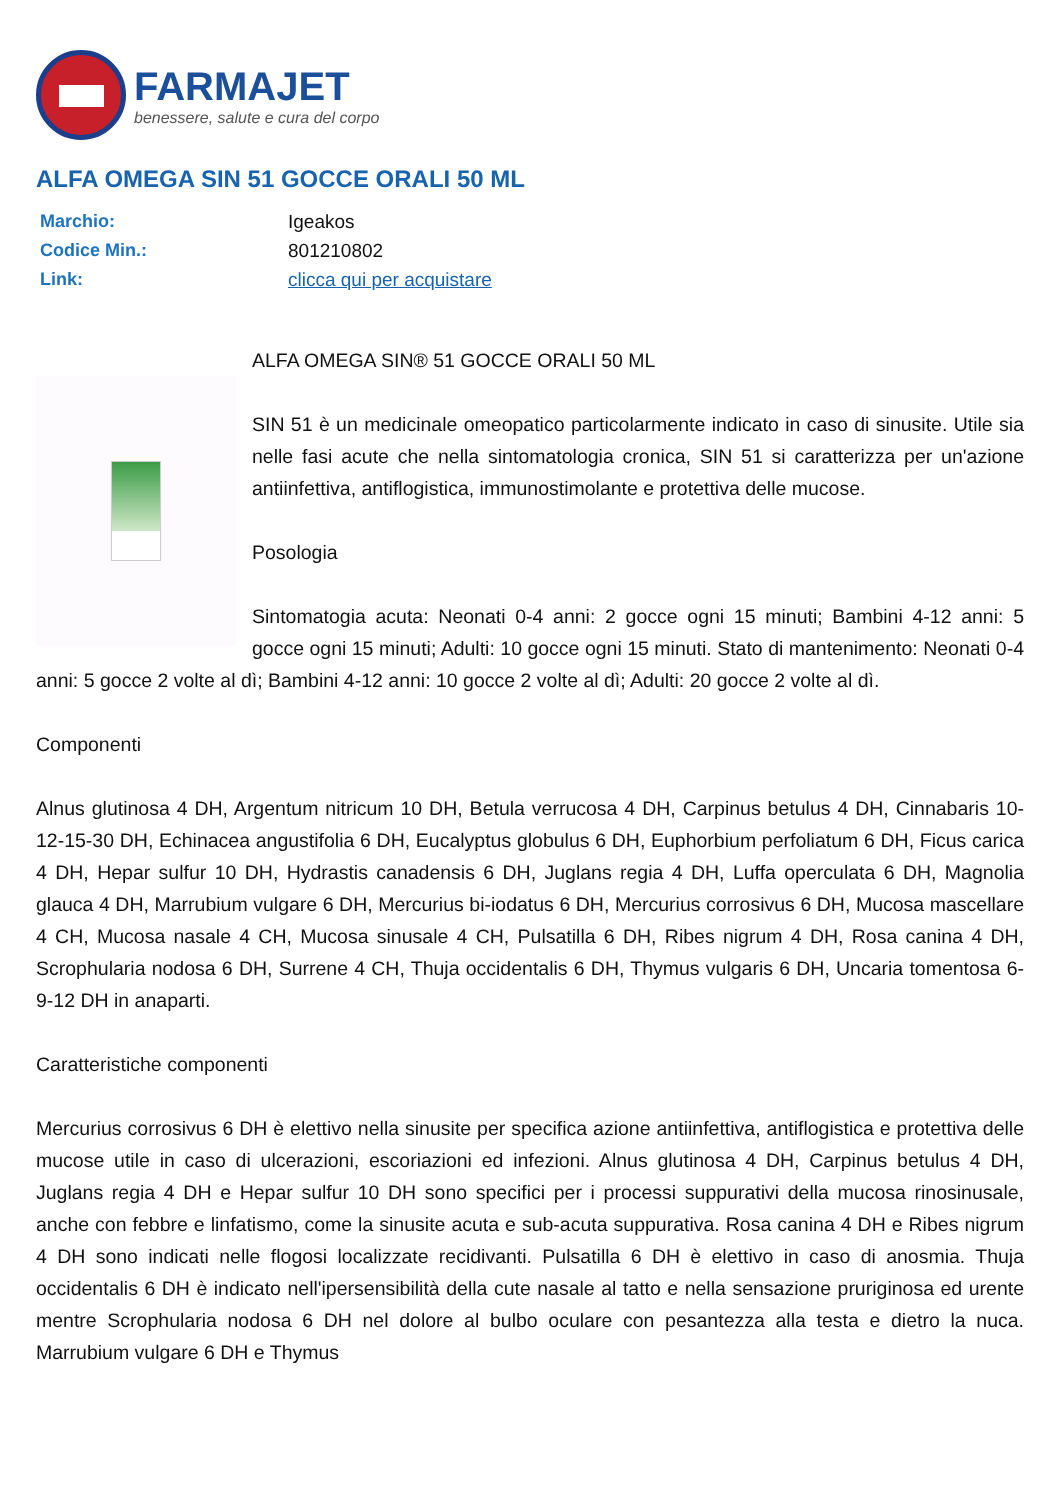FARMAJET
benessere, salute e cura del corpo
ALFA OMEGA SIN 51 GOCCE ORALI 50 ML
Marchio:
Igeakos
Codice Min.:
801210802
Link:
clicca qui per acquistare
ALFA OMEGA SIN® 51 GOCCE ORALI 50 ML
SIN 51 è un medicinale omeopatico particolarmente indicato in caso di sinusite. Utile sia nelle fasi acute che nella sintomatologia cronica, SIN 51 si caratterizza per un'azione antiinfettiva, antiflogistica, immunostimolante e protettiva delle mucose.
Posologia
Sintomatogia acuta: Neonati 0-4 anni: 2 gocce ogni 15 minuti; Bambini 4-12 anni: 5 gocce ogni 15 minuti; Adulti: 10 gocce ogni 15 minuti. Stato di mantenimento: Neonati 0-4 anni: 5 gocce 2 volte al dì; Bambini 4-12 anni: 10 gocce 2 volte al dì; Adulti: 20 gocce 2 volte al dì.
Componenti
Alnus glutinosa 4 DH, Argentum nitricum 10 DH, Betula verrucosa 4 DH, Carpinus betulus 4 DH, Cinnabaris 10-12-15-30 DH, Echinacea angustifolia 6 DH, Eucalyptus globulus 6 DH, Euphorbium perfoliatum 6 DH, Ficus carica 4 DH, Hepar sulfur 10 DH, Hydrastis canadensis 6 DH, Juglans regia 4 DH, Luffa operculata 6 DH, Magnolia glauca 4 DH, Marrubium vulgare 6 DH, Mercurius bi-iodatus 6 DH, Mercurius corrosivus 6 DH, Mucosa mascellare 4 CH, Mucosa nasale 4 CH, Mucosa sinusale 4 CH, Pulsatilla 6 DH, Ribes nigrum 4 DH, Rosa canina 4 DH, Scrophularia nodosa 6 DH, Surrene 4 CH, Thuja occidentalis 6 DH, Thymus vulgaris 6 DH, Uncaria tomentosa 6-9-12 DH in anaparti.
Caratteristiche componenti
Mercurius corrosivus 6 DH è elettivo nella sinusite per specifica azione antiinfettiva, antiflogistica e protettiva delle mucose utile in caso di ulcerazioni, escoriazioni ed infezioni. Alnus glutinosa 4 DH, Carpinus betulus 4 DH, Juglans regia 4 DH e Hepar sulfur 10 DH sono specifici per i processi suppurativi della mucosa rinosinusale, anche con febbre e linfatismo, come la sinusite acuta e sub-acuta suppurativa. Rosa canina 4 DH e Ribes nigrum 4 DH sono indicati nelle flogosi localizzate recidivanti. Pulsatilla 6 DH è elettivo in caso di anosmia. Thuja occidentalis 6 DH è indicato nell'ipersensibilità della cute nasale al tatto e nella sensazione pruriginosa ed urente mentre Scrophularia nodosa 6 DH nel dolore al bulbo oculare con pesantezza alla testa e dietro la nuca. Marrubium vulgare 6 DH e Thymus